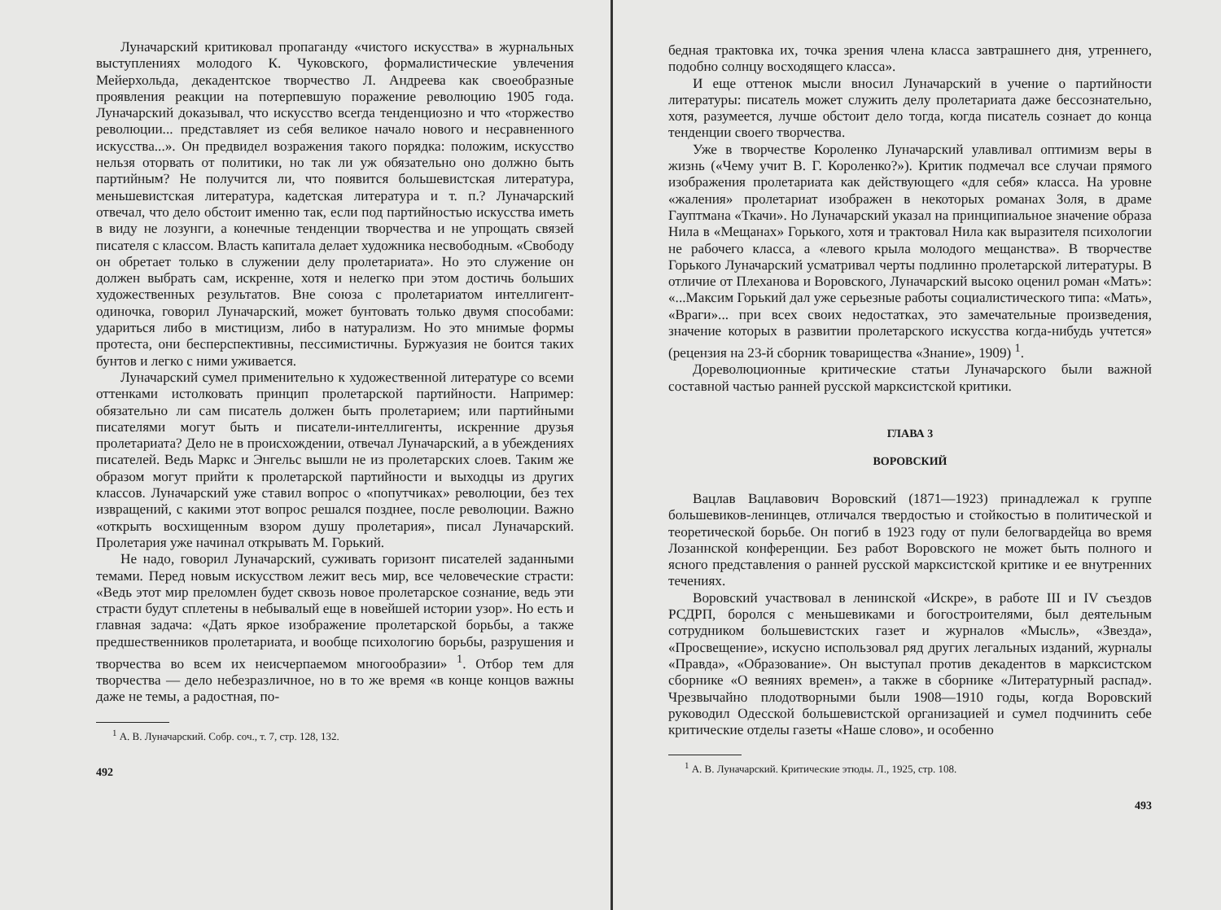Луначарский критиковал пропаганду «чистого искусства» в журнальных выступлениях молодого К. Чуковского, формалистические увлечения Мейерхольда, декадентское творчество Л. Андреева как своеобразные проявления реакции на потерпевшую поражение революцию 1905 года. Луначарский доказывал, что искусство всегда тенденциозно и что «торжество революции... представляет из себя великое начало нового и несравненного искусства...». Он предвидел возражения такого порядка: положим, искусство нельзя оторвать от политики, но так ли уж обязательно оно должно быть партийным? Не получится ли, что появится большевистская литература, меньшевистская литература, кадетская литература и т. п.? Луначарский отвечал, что дело обстоит именно так, если под партийностью искусства иметь в виду не лозунги, а конечные тенденции творчества и не упрощать связей писателя с классом. Власть капитала делает художника несвободным. «Свободу он обретает только в служении делу пролетариата». Но это служение он должен выбрать сам, искренне, хотя и нелегко при этом достичь больших художественных результатов. Вне союза с пролетариатом интеллигент-одиночка, говорил Луначарский, может бунтовать только двумя способами: удариться либо в мистицизм, либо в натурализм. Но это мнимые формы протеста, они бесперспективны, пессимистичны. Буржуазия не боится таких бунтов и легко с ними уживается.
Луначарский сумел применительно к художественной литературе со всеми оттенками истолковать принцип пролетарской партийности. Например: обязательно ли сам писатель должен быть пролетарием; или партийными писателями могут быть и писатели-интеллигенты, искренние друзья пролетариата? Дело не в происхождении, отвечал Луначарский, а в убеждениях писателей. Ведь Маркс и Энгельс вышли не из пролетарских слоев. Таким же образом могут прийти к пролетарской партийности и выходцы из других классов. Луначарский уже ставил вопрос о «попутчиках» революции, без тех извращений, с какими этот вопрос решался позднее, после революции. Важно «открыть восхищенным взором душу пролетария», писал Луначарский. Пролетария уже начинал открывать М. Горький.
Не надо, говорил Луначарский, суживать горизонт писателей заданными темами. Перед новым искусством лежит весь мир, все человеческие страсти: «Ведь этот мир преломлен будет сквозь новое пролетарское сознание, ведь эти страсти будут сплетены в небывалый еще в новейшей истории узор». Но есть и главная задача: «Дать яркое изображение пролетарской борьбы, а также предшественников пролетариата, и вообще психологию борьбы, разрушения и творчества во всем их неисчерпаемом многообразии» <sup>1</sup>. Отбор тем для творчества — дело небезразличное, но в то же время «в конце концов важны даже не темы, а радостная, по-
<sup>1</sup> А. В. Луначарский. Собр. соч., т. 7, стр. 128, 132.
492
бедная трактовка их, точка зрения члена класса завтрашнего дня, утреннего, подобно солнцу восходящего класса».
И еще оттенок мысли вносил Луначарский в учение о партийности литературы: писатель может служить делу пролетариата даже бессознательно, хотя, разумеется, лучше обстоит дело тогда, когда писатель сознает до конца тенденции своего творчества.
Уже в творчестве Короленко Луначарский улавливал оптимизм веры в жизнь («Чему учит В. Г. Короленко?»). Критик подмечал все случаи прямого изображения пролетариата как действующего «для себя» класса. На уровне «жаления» пролетариат изображен в некоторых романах Золя, в драме Гауптмана «Ткачи». Но Луначарский указал на принципиальное значение образа Нила в «Мещанах» Горького, хотя и трактовал Нила как выразителя психологии не рабочего класса, а «левого крыла молодого мещанства». В творчестве Горького Луначарский усматривал черты подлинно пролетарской литературы. В отличие от Плеханова и Воровского, Луначарский высоко оценил роман «Мать»: «...Максим Горький дал уже серьезные работы социалистического типа: «Мать», «Враги»... при всех своих недостатках, это замечательные произведения, значение которых в развитии пролетарского искусства когда-нибудь учтется» (рецензия на 23-й сборник товарищества «Знание», 1909) <sup>1</sup>.
Дореволюционные критические статьи Луначарского были важной составной частью ранней русской марксистской критики.
ГЛАВА 3
ВОРОВСКИЙ
Вацлав Вацлавович Воровский (1871—1923) принадлежал к группе большевиков-ленинцев, отличался твердостью и стойкостью в политической и теоретической борьбе. Он погиб в 1923 году от пули белогвардейца во время Лозаннской конференции. Без работ Воровского не может быть полного и ясного представления о ранней русской марксистской критике и ее внутренних течениях.
Воровский участвовал в ленинской «Искре», в работе III и IV съездов РСДРП, боролся с меньшевиками и богостроителями, был деятельным сотрудником большевистских газет и журналов «Мысль», «Звезда», «Просвещение», искусно использовал ряд других легальных изданий, журналы «Правда», «Образование». Он выступал против декадентов в марксистском сборнике «О веяниях времен», а также в сборнике «Литературный распад». Чрезвычайно плодотворными были 1908—1910 годы, когда Воровский руководил Одесской большевистской организацией и сумел подчинить себе критические отделы газеты «Наше слово», и особенно
<sup>1</sup> А. В. Луначарский. Критические этюды. Л., 1925, стр. 108.
493